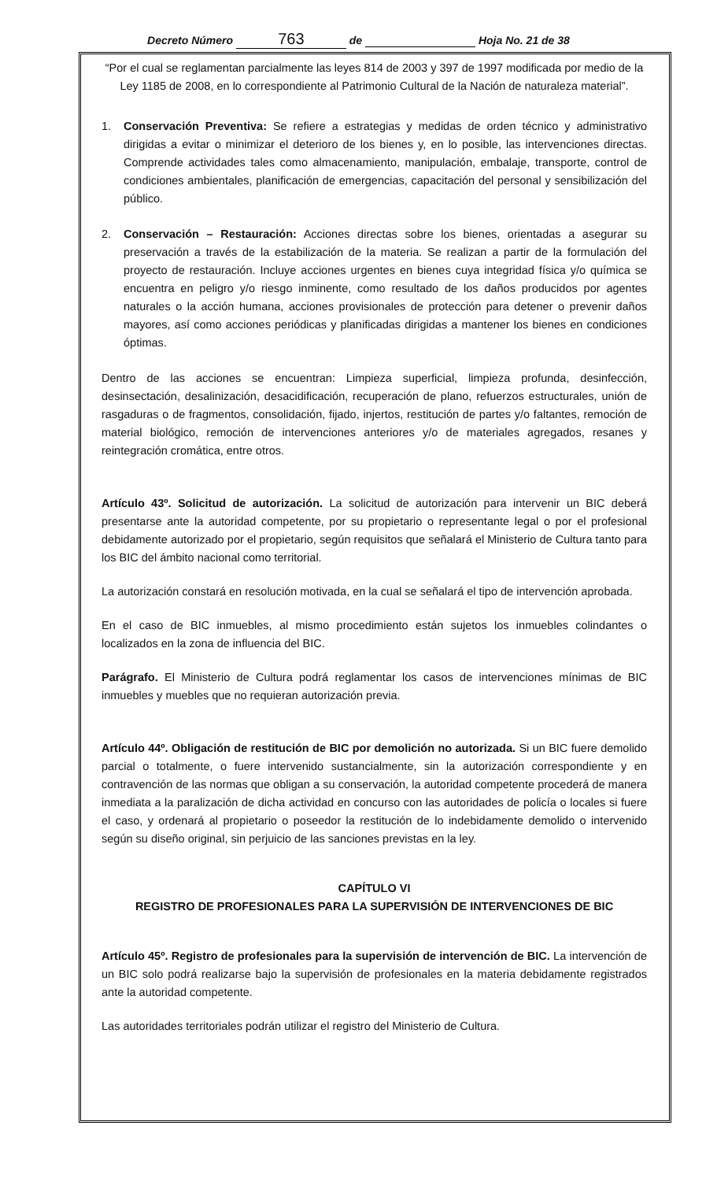Decreto Número 763 de Hoja No. 21 de 38
“Por el cual se reglamentan parcialmente las leyes 814 de 2003 y 397 de 1997 modificada por medio de la Ley 1185 de 2008, en lo correspondiente al Patrimonio Cultural de la Nación de naturaleza material”.
1. Conservación Preventiva: Se refiere a estrategias y medidas de orden técnico y administrativo dirigidas a evitar o minimizar el deterioro de los bienes y, en lo posible, las intervenciones directas. Comprende actividades tales como almacenamiento, manipulación, embalaje, transporte, control de condiciones ambientales, planificación de emergencias, capacitación del personal y sensibilización del público.
2. Conservación – Restauración: Acciones directas sobre los bienes, orientadas a asegurar su preservación a través de la estabilización de la materia. Se realizan a partir de la formulación del proyecto de restauración. Incluye acciones urgentes en bienes cuya integridad física y/o química se encuentra en peligro y/o riesgo inminente, como resultado de los daños producidos por agentes naturales o la acción humana, acciones provisionales de protección para detener o prevenir daños mayores, así como acciones periódicas y planificadas dirigidas a mantener los bienes en condiciones óptimas.
Dentro de las acciones se encuentran: Limpieza superficial, limpieza profunda, desinfección, desinsectación, desalinización, desacidificación, recuperación de plano, refuerzos estructurales, unión de rasgaduras o de fragmentos, consolidación, fijado, injertos, restitución de partes y/o faltantes, remoción de material biológico, remoción de intervenciones anteriores y/o de materiales agregados, resanes y reintegración cromática, entre otros.
Artículo 43º. Solicitud de autorización. La solicitud de autorización para intervenir un BIC deberá presentarse ante la autoridad competente, por su propietario o representante legal o por el profesional debidamente autorizado por el propietario, según requisitos que señalará el Ministerio de Cultura tanto para los BIC del ámbito nacional como territorial.
La autorización constará en resolución motivada, en la cual se señalará el tipo de intervención aprobada.
En el caso de BIC inmuebles, al mismo procedimiento están sujetos los inmuebles colindantes o localizados en la zona de influencia del BIC.
Parágrafo. El Ministerio de Cultura podrá reglamentar los casos de intervenciones mínimas de BIC inmuebles y muebles que no requieran autorización previa.
Artículo 44º. Obligación de restitución de BIC por demolición no autorizada. Si un BIC fuere demolido parcial o totalmente, o fuere intervenido sustancialmente, sin la autorización correspondiente y en contravención de las normas que obligan a su conservación, la autoridad competente procederá de manera inmediata a la paralización de dicha actividad en concurso con las autoridades de policía o locales si fuere el caso, y ordenará al propietario o poseedor la restitución de lo indebidamente demolido o intervenido según su diseño original, sin perjuicio de las sanciones previstas en la ley.
CAPÍTULO VI
REGISTRO DE PROFESIONALES PARA LA SUPERVISIÓN DE INTERVENCIONES DE BIC
Artículo 45º. Registro de profesionales para la supervisión de intervención de BIC. La intervención de un BIC solo podrá realizarse bajo la supervisión de profesionales en la materia debidamente registrados ante la autoridad competente.
Las autoridades territoriales podrán utilizar el registro del Ministerio de Cultura.